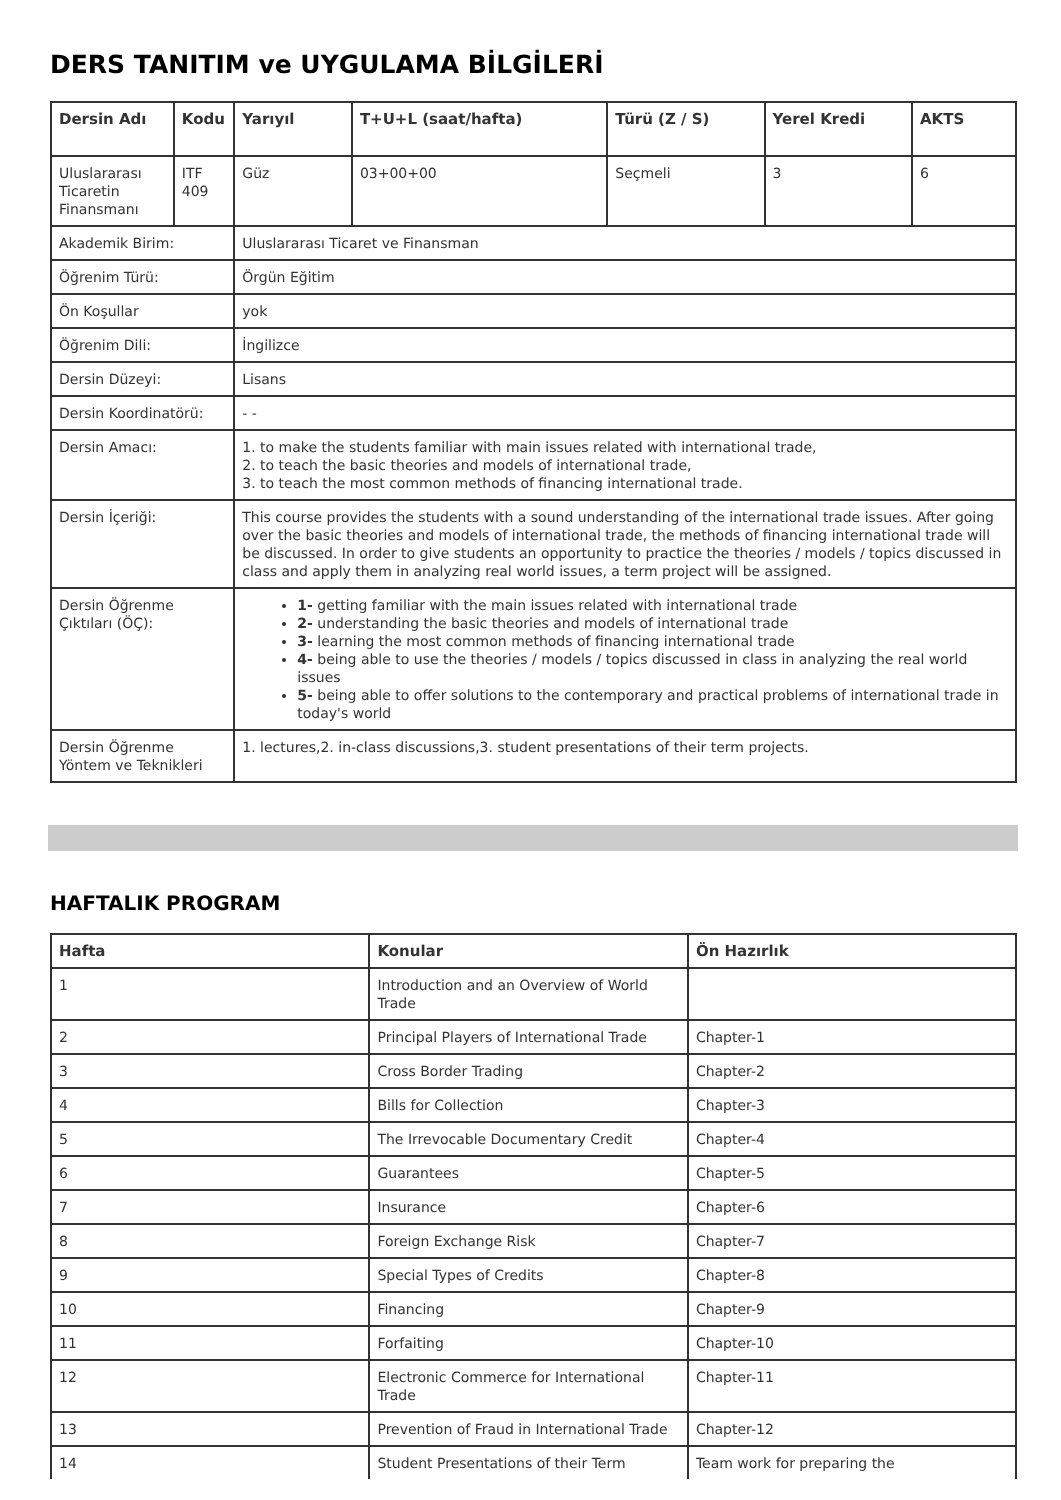DERS TANITIM ve UYGULAMA BİLGİLERİ
| Dersin Adı | Kodu | Yarıyıl | T+U+L (saat/hafta) | Türü (Z / S) | Yerel Kredi | AKTS |
| --- | --- | --- | --- | --- | --- | --- |
| Uluslararası Ticaretin Finansmanı | ITF 409 | Güz | 03+00+00 | Seçmeli | 3 | 6 |
| Akademik Birim: | | Uluslararası Ticaret ve Finansman | | | | |
| Öğrenim Türü: | | Örgün Eğitim | | | | |
| Ön Koşullar | | yok | | | | |
| Öğrenim Dili: | | İngilizce | | | | |
| Dersin Düzeyi: | | Lisans | | | | |
| Dersin Koordinatörü: | | - - | | | | |
| Dersin Amacı: | | 1. to make the students familiar with main issues related with international trade, 2. to teach the basic theories and models of international trade, 3. to teach the most common methods of financing international trade. | | | | |
| Dersin İçeriği: | | This course provides the students with a sound understanding of the international trade issues. After going over the basic theories and models of international trade, the methods of financing international trade will be discussed. In order to give students an opportunity to practice the theories / models / topics discussed in class and apply them in analyzing real world issues, a term project will be assigned. | | | | |
| Dersin Öğrenme Çıktıları (ÖÇ): | | 1- getting familiar with the main issues related with international trade 2- understanding the basic theories and models of international trade 3- learning the most common methods of financing international trade 4- being able to use the theories / models / topics discussed in class in analyzing the real world issues 5- being able to offer solutions to the contemporary and practical problems of international trade in today's world | | | | |
| Dersin Öğrenme Yöntem ve Teknikleri | | 1. lectures,2. in-class discussions,3. student presentations of their term projects. | | | | |
HAFTALIK PROGRAM
| Hafta | Konular | Ön Hazırlık |
| --- | --- | --- |
| 1 | Introduction and an Overview of World Trade | |
| 2 | Principal Players of International Trade | Chapter-1 |
| 3 | Cross Border Trading | Chapter-2 |
| 4 | Bills for Collection | Chapter-3 |
| 5 | The Irrevocable Documentary Credit | Chapter-4 |
| 6 | Guarantees | Chapter-5 |
| 7 | Insurance | Chapter-6 |
| 8 | Foreign Exchange Risk | Chapter-7 |
| 9 | Special Types of Credits | Chapter-8 |
| 10 | Financing | Chapter-9 |
| 11 | Forfaiting | Chapter-10 |
| 12 | Electronic Commerce for International Trade | Chapter-11 |
| 13 | Prevention of Fraud in International Trade | Chapter-12 |
| 14 | Student Presentations of their Term | Team work for preparing the |